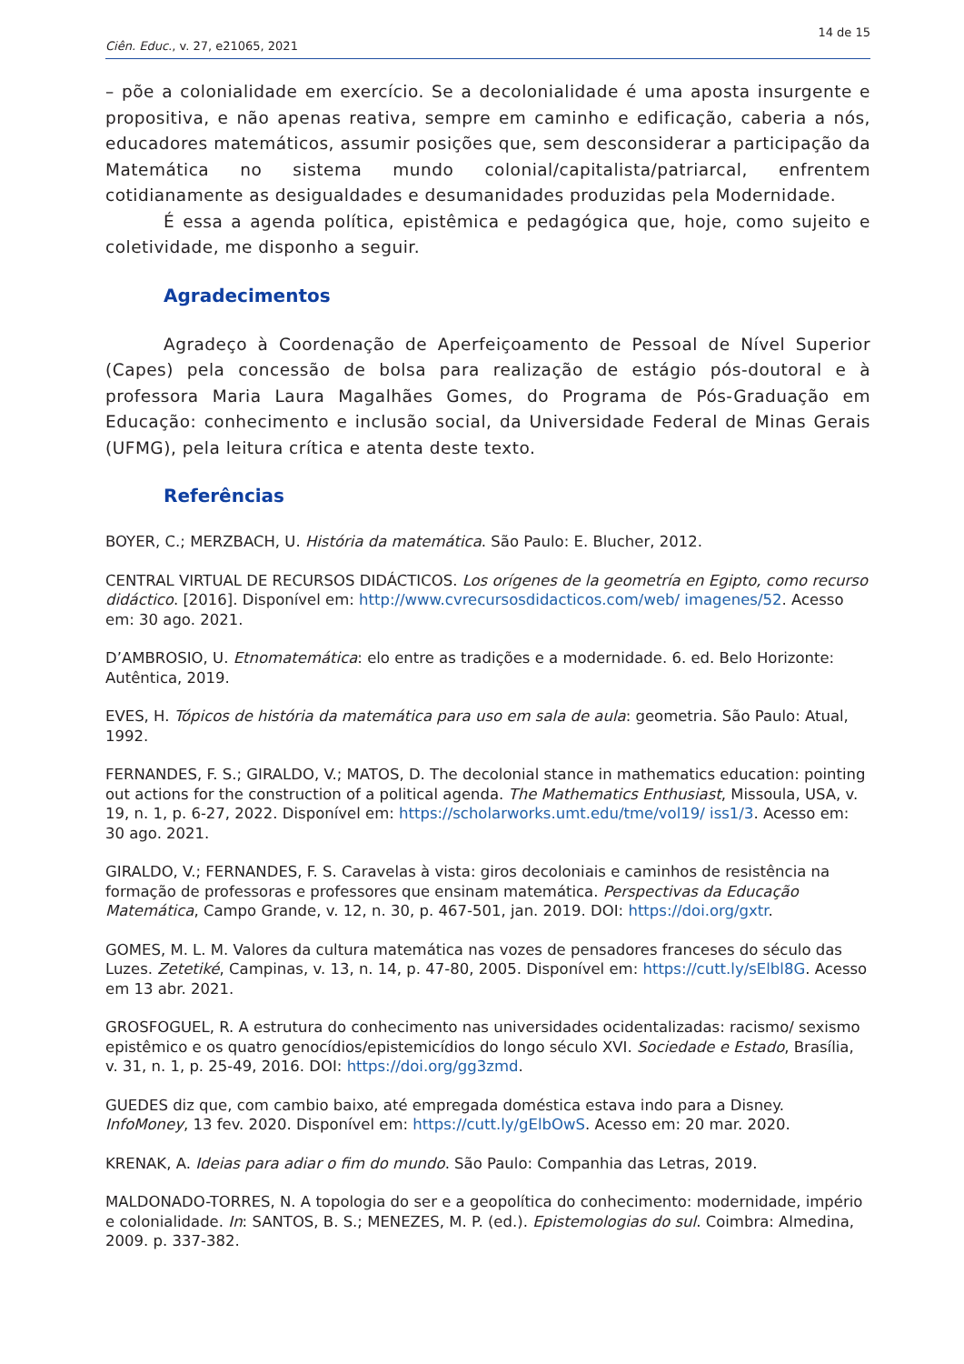14 de 15
Ciên. Educ., v. 27, e21065, 2021
– põe a colonialidade em exercício. Se a decolonialidade é uma aposta insurgente e propositiva, e não apenas reativa, sempre em caminho e edificação, caberia a nós, educadores matemáticos, assumir posições que, sem desconsiderar a participação da Matemática no sistema mundo colonial/capitalista/patriarcal, enfrentem cotidianamente as desigualdades e desumanidades produzidas pela Modernidade.
É essa a agenda política, epistêmica e pedagógica que, hoje, como sujeito e coletividade, me disponho a seguir.
Agradecimentos
Agradeço à Coordenação de Aperfeiçoamento de Pessoal de Nível Superior (Capes) pela concessão de bolsa para realização de estágio pós-doutoral e à professora Maria Laura Magalhães Gomes, do Programa de Pós-Graduação em Educação: conhecimento e inclusão social, da Universidade Federal de Minas Gerais (UFMG), pela leitura crítica e atenta deste texto.
Referências
BOYER, C.; MERZBACH, U. História da matemática. São Paulo: E. Blucher, 2012.
CENTRAL VIRTUAL DE RECURSOS DIDÁCTICOS. Los orígenes de la geometría en Egipto, como recurso didáctico. [2016]. Disponível em: http://www.cvrecursosdidacticos.com/web/ imagenes/52. Acesso em: 30 ago. 2021.
D’AMBROSIO, U. Etnomatemática: elo entre as tradições e a modernidade. 6. ed. Belo Horizonte: Autêntica, 2019.
EVES, H. Tópicos de história da matemática para uso em sala de aula: geometria. São Paulo: Atual, 1992.
FERNANDES, F. S.; GIRALDO, V.; MATOS, D. The decolonial stance in mathematics education: pointing out actions for the construction of a political agenda. The Mathematics Enthusiast, Missoula, USA, v. 19, n. 1, p. 6-27, 2022. Disponível em: https://scholarworks.umt.edu/tme/vol19/ iss1/3. Acesso em: 30 ago. 2021.
GIRALDO, V.; FERNANDES, F. S. Caravelas à vista: giros decoloniais e caminhos de resistência na formação de professoras e professores que ensinam matemática. Perspectivas da Educação Matemática, Campo Grande, v. 12, n. 30, p. 467-501, jan. 2019. DOI: https://doi.org/gxtr.
GOMES, M. L. M. Valores da cultura matemática nas vozes de pensadores franceses do século das Luzes. Zetetiké, Campinas, v. 13, n. 14, p. 47-80, 2005. Disponível em: https://cutt.ly/sElbl8G. Acesso em 13 abr. 2021.
GROSFOGUEL, R. A estrutura do conhecimento nas universidades ocidentalizadas: racismo/ sexismo epistêmico e os quatro genocídios/epistemicídios do longo século XVI. Sociedade e Estado, Brasília, v. 31, n. 1, p. 25-49, 2016. DOI: https://doi.org/gg3zmd.
GUEDES diz que, com cambio baixo, até empregada doméstica estava indo para a Disney. InfoMoney, 13 fev. 2020. Disponível em: https://cutt.ly/gElbOwS. Acesso em: 20 mar. 2020.
KRENAK, A. Ideias para adiar o fim do mundo. São Paulo: Companhia das Letras, 2019.
MALDONADO-TORRES, N. A topologia do ser e a geopolítica do conhecimento: modernidade, império e colonialidade. In: SANTOS, B. S.; MENEZES, M. P. (ed.). Epistemologias do sul. Coimbra: Almedina, 2009. p. 337-382.